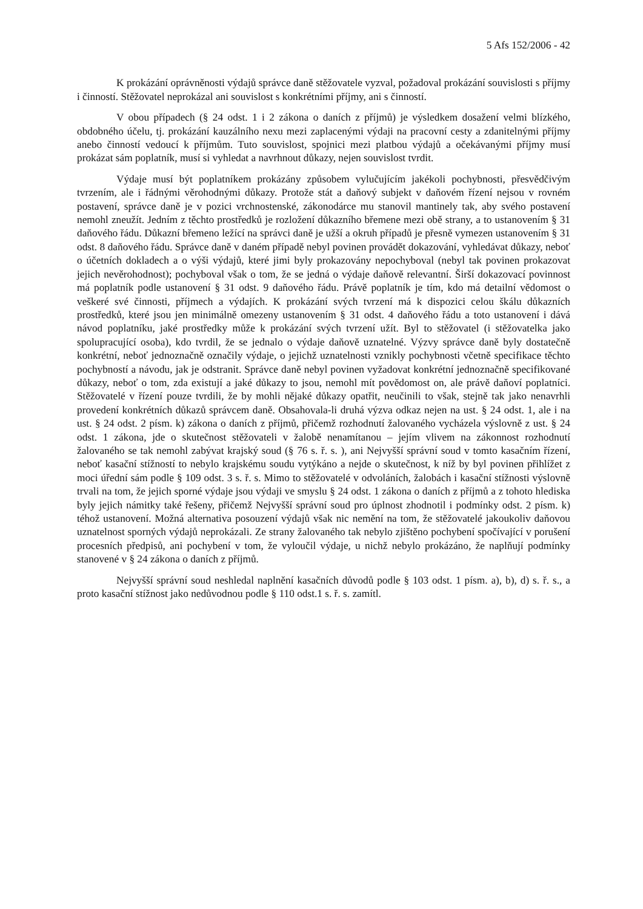5 Afs 152/2006 - 42
K prokázání oprávněnosti výdajů správce daně stěžovatele vyzval, požadoval prokázání souvislosti s příjmy i činností. Stěžovatel neprokázal ani souvislost s konkrétními příjmy, ani s činností.
V obou případech (§ 24 odst. 1 i 2 zákona o daních z příjmů) je výsledkem dosažení velmi blízkého, obdobného účelu, tj. prokázání kauzálního nexu mezi zaplacenými výdaji na pracovní cesty a zdanitelnými příjmy anebo činností vedoucí k příjmům. Tuto souvislost, spojnici mezi platbou výdajů a očekávanými příjmy musí prokázat sám poplatník, musí si vyhledat a navrhnout důkazy, nejen souvislost tvrdit.
Výdaje musí být poplatníkem prokázány způsobem vylučujícím jakékoli pochybnosti, přesvědčivým tvrzením, ale i řádnými věrohodnými důkazy. Protože stát a daňový subjekt v daňovém řízení nejsou v rovném postavení, správce daně je v pozici vrchnostenské, zákonodárce mu stanovil mantinely tak, aby svého postavení nemohl zneužít. Jedním z těchto prostředků je rozložení důkazního břemene mezi obě strany, a to ustanovením § 31 daňového řádu. Důkazní břemeno ležící na správci daně je užší a okruh případů je přesně vymezen ustanovením § 31 odst. 8 daňového řádu. Správce daně v daném případě nebyl povinen provádět dokazování, vyhledávat důkazy, neboť o účetních dokladech a o výši výdajů, které jimi byly prokazovány nepochyboval (nebyl tak povinen prokazovat jejich nevěrohodnost); pochyboval však o tom, že se jedná o výdaje daňově relevantní. Širší dokazovací povinnost má poplatník podle ustanovení § 31 odst. 9 daňového řádu. Právě poplatník je tím, kdo má detailní vědomost o veškeré své činnosti, příjmech a výdajích. K prokázání svých tvrzení má k dispozici celou škálu důkazních prostředků, které jsou jen minimálně omezeny ustanovením § 31 odst. 4 daňového řádu a toto ustanovení i dává návod poplatníku, jaké prostředky může k prokázání svých tvrzení užít. Byl to stěžovatel (i stěžovatelka jako spolupracující osoba), kdo tvrdil, že se jednalo o výdaje daňově uznatelné. Výzvy správce daně byly dostatečně konkrétní, neboť jednoznačně označily výdaje, o jejichž uznatelnosti vznikly pochybnosti včetně specifikace těchto pochybností a návodu, jak je odstranit. Správce daně nebyl povinen vyžadovat konkrétní jednoznačně specifikované důkazy, neboť o tom, zda existují a jaké důkazy to jsou, nemohl mít povědomost on, ale právě daňoví poplatníci. Stěžovatelé v řízení pouze tvrdili, že by mohli nějaké důkazy opatřit, neučinili to však, stejně tak jako nenavrhli provedení konkrétních důkazů správcem daně. Obsahovala-li druhá výzva odkaz nejen na ust. § 24 odst. 1, ale i na ust. § 24 odst. 2 písm. k) zákona o daních z příjmů, přičemž rozhodnutí žalovaného vycházela výslovně z ust. § 24 odst. 1 zákona, jde o skutečnost stěžovateli v žalobě nenamítanou – jejím vlivem na zákonnost rozhodnutí žalovaného se tak nemohl zabývat krajský soud (§ 76 s. ř. s. ), ani Nejvyšší správní soud v tomto kasačním řízení, neboť kasační stížností to nebylo krajskému soudu vytýkáno a nejde o skutečnost, k níž by byl povinen přihlížet z moci úřední sám podle § 109 odst. 3 s. ř. s. Mimo to stěžovatelé v odvoláních, žalobách i kasační stížnosti výslovně trvali na tom, že jejich sporné výdaje jsou výdaji ve smyslu § 24 odst. 1 zákona o daních z příjmů a z tohoto hlediska byly jejich námitky také řešeny, přičemž Nejvyšší správní soud pro úplnost zhodnotil i podmínky odst. 2 písm. k) téhož ustanovení. Možná alternativa posouzení výdajů však nic nemění na tom, že stěžovatelé jakoukoliv daňovou uznatelnost sporných výdajů neprokázali. Ze strany žalovaného tak nebylo zjištěno pochybení spočívající v porušení procesních předpisů, ani pochybení v tom, že vyloučil výdaje, u nichž nebylo prokázáno, že naplňují podmínky stanovené v § 24 zákona o daních z příjmů.
Nejvyšší správní soud neshledal naplnění kasačních důvodů podle § 103 odst. 1 písm. a), b), d) s. ř. s., a proto kasační stížnost jako nedůvodnou podle § 110 odst.1 s. ř. s. zamítl.